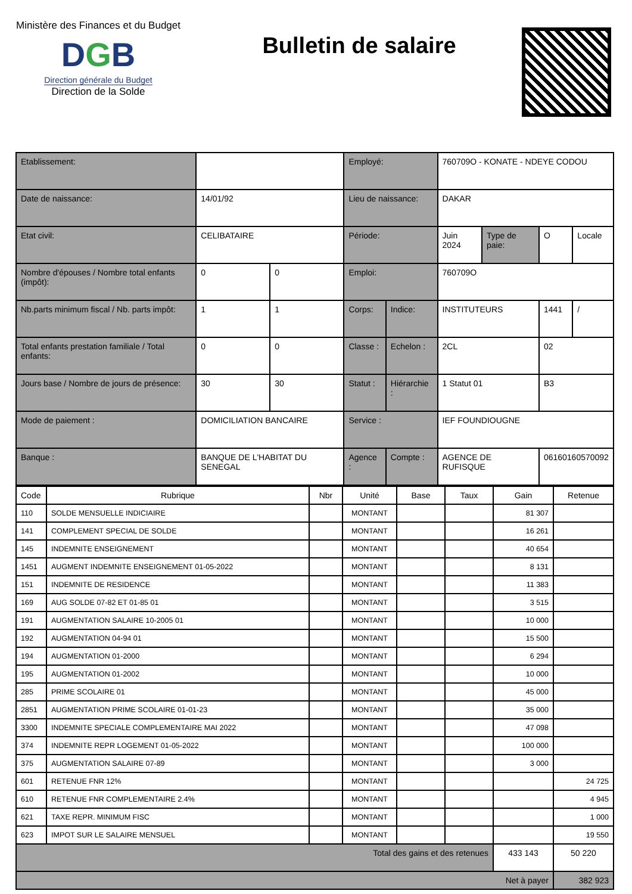Ministère des Finances et du Budget
DGB
Direction générale du Budget
Direction de la Solde
Bulletin de salaire
| Etablissement: | | | | Employé: | | 760709O - KONATE - NDEYE CODOU | | | |
| Date de naissance: | | 14/01/92 | | Lieu de naissance: | | DAKAR | | | |
| Etat civil: | | CELIBATAIRE | | Période: | | Juin 2024 | Type de paie: | O | Locale |
| Nombre d'épouses / Nombre total enfants (impôt): | | 0 | 0 | Emploi: | | 760709O | | | |
| Nb.parts minimum fiscal / Nb. parts impôt: | | 1 | 1 | Corps: | Indice: | INSTITUTEURS | | 1441 | / |
| Total enfants prestation familiale / Total enfants: | | 0 | 0 | Classe : | Echelon : | 2CL | | 02 | |
| Jours base / Nombre de jours de présence: | | 30 | 30 | Statut : | Hiérarchie : | 1 Statut 01 | | B3 | |
| Mode de paiement : | DOMICILIATION BANCAIRE | | | Service : | | IEF FOUNDIOUGNE | | | |
| Banque : | BANQUE DE L'HABITAT DU SENEGAL | | | Agence : | Compte : | AGENCE DE RUFISQUE | | 06160160570092 | |
| Code | Rubrique | Nbr | Unité | Base | Taux | Gain | Retenue |
| --- | --- | --- | --- | --- | --- | --- | --- |
| 110 | SOLDE MENSUELLE INDICIAIRE | | MONTANT | | | 81 307 | |
| 141 | COMPLEMENT SPECIAL DE SOLDE | | MONTANT | | | 16 261 | |
| 145 | INDEMNITE ENSEIGNEMENT | | MONTANT | | | 40 654 | |
| 1451 | AUGMENT INDEMNITE ENSEIGNEMENT 01-05-2022 | | MONTANT | | | 8 131 | |
| 151 | INDEMNITE DE RESIDENCE | | MONTANT | | | 11 383 | |
| 169 | AUG SOLDE 07-82 ET 01-85 01 | | MONTANT | | | 3 515 | |
| 191 | AUGMENTATION SALAIRE 10-2005 01 | | MONTANT | | | 10 000 | |
| 192 | AUGMENTATION 04-94 01 | | MONTANT | | | 15 500 | |
| 194 | AUGMENTATION 01-2000 | | MONTANT | | | 6 294 | |
| 195 | AUGMENTATION 01-2002 | | MONTANT | | | 10 000 | |
| 285 | PRIME SCOLAIRE 01 | | MONTANT | | | 45 000 | |
| 2851 | AUGMENTATION PRIME SCOLAIRE 01-01-23 | | MONTANT | | | 35 000 | |
| 3300 | INDEMNITE SPECIALE COMPLEMENTAIRE MAI 2022 | | MONTANT | | | 47 098 | |
| 374 | INDEMNITE REPR LOGEMENT 01-05-2022 | | MONTANT | | | 100 000 | |
| 375 | AUGMENTATION SALAIRE 07-89 | | MONTANT | | | 3 000 | |
| 601 | RETENUE FNR 12% | | MONTANT | | | | 24 725 |
| 610 | RETENUE FNR COMPLEMENTAIRE 2.4% | | MONTANT | | | | 4 945 |
| 621 | TAXE REPR. MINIMUM FISC | | MONTANT | | | | 1 000 |
| 623 | IMPOT SUR LE SALAIRE MENSUEL | | MONTANT | | | | 19 550 |
| Total des gains et des retenues | | | | | | 433 143 | 50 220 |
| Net à payer | | | | | | | 382 923 |